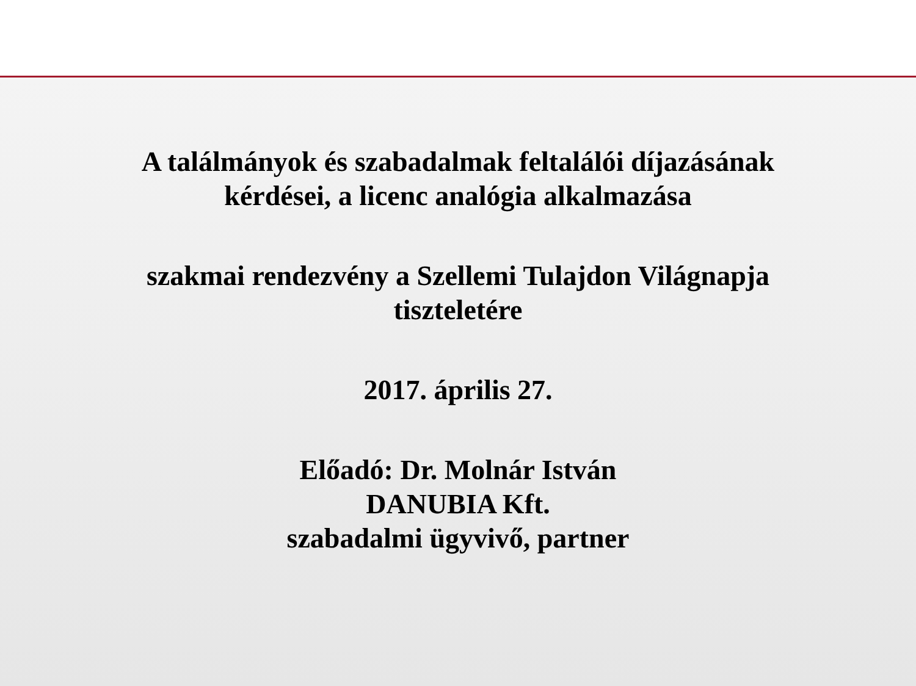A találmányok és szabadalmak feltalálói díjazásának
kérdései, a licenc analógia alkalmazása
szakmai rendezvény a Szellemi Tulajdon Világnapja
tiszteletére
2017. április 27.
Előadó: Dr. Molnár István
DANUBIA Kft.
szabadalmi ügyvivő, partner